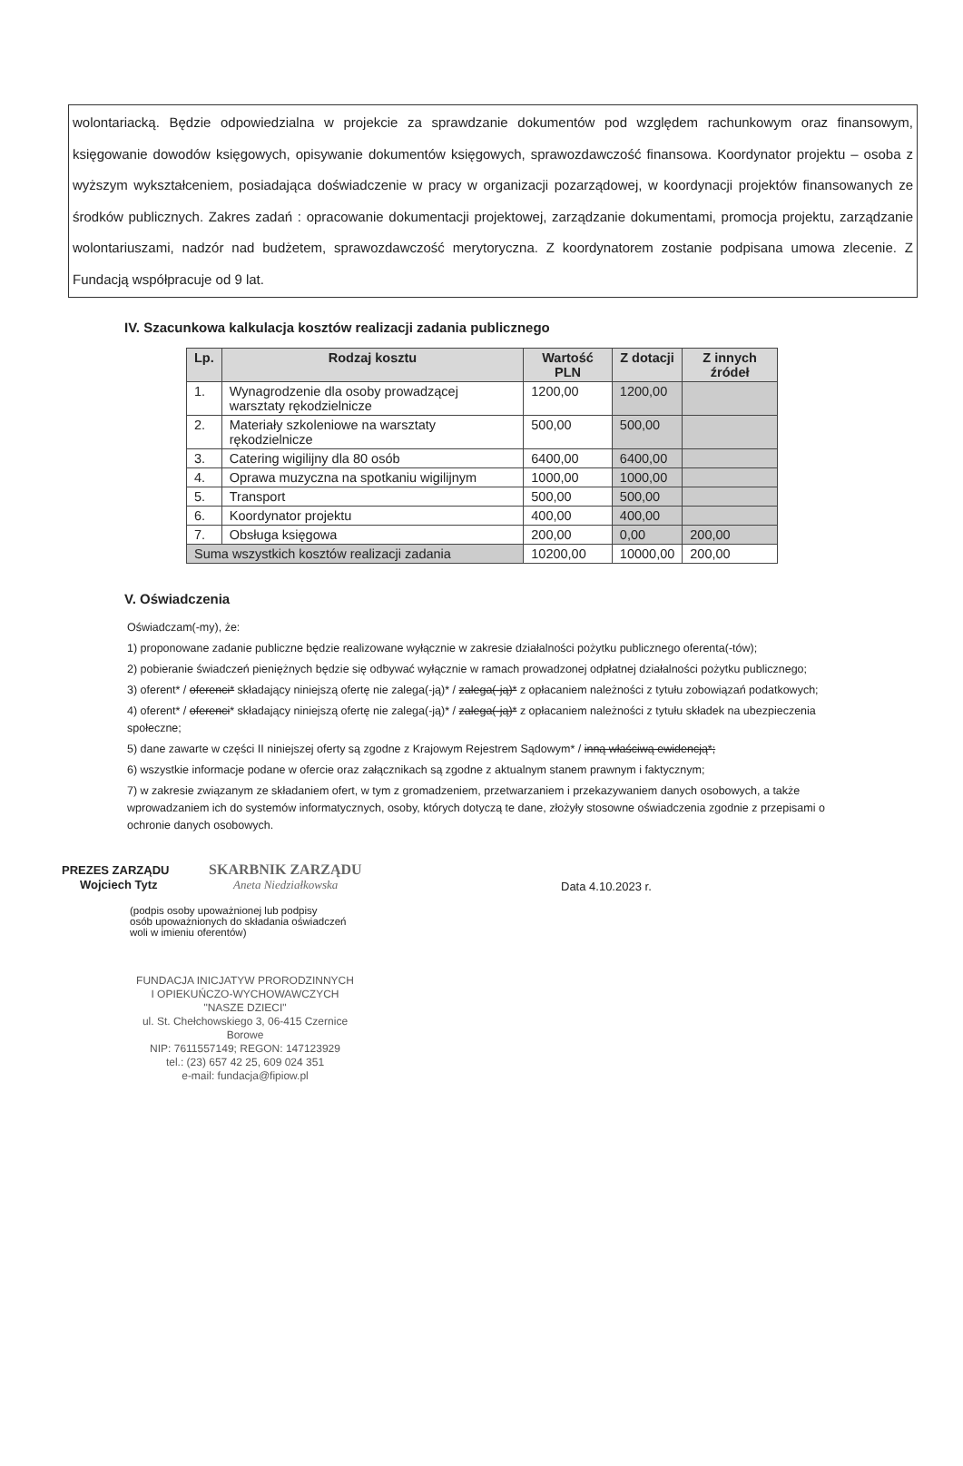wolontariacką. Będzie odpowiedzialna w projekcie za sprawdzanie dokumentów pod względem rachunkowym oraz finansowym, księgowanie dowodów księgowych, opisywanie dokumentów księgowych, sprawozdawczość finansowa. Koordynator projektu – osoba z wyższym wykształceniem, posiadająca doświadczenie w pracy w organizacji pozarządowej, w koordynacji projektów finansowanych ze środków publicznych. Zakres zadań : opracowanie dokumentacji projektowej, zarządzanie dokumentami, promocja projektu, zarządzanie wolontariuszami, nadzór nad budżetem, sprawozdawczość merytoryczna. Z koordynatorem zostanie podpisana umowa zlecenie. Z Fundacją współpracuje od 9 lat.
IV. Szacunkowa kalkulacja kosztów realizacji zadania publicznego
| Lp. | Rodzaj kosztu | Wartość PLN | Z dotacji | Z innych źródeł |
| --- | --- | --- | --- | --- |
| 1. | Wynagrodzenie dla osoby prowadzącej warsztaty rękodzielnicze | 1200,00 | 1200,00 | |
| 2. | Materiały szkoleniowe na warsztaty rękodzielnicze | 500,00 | 500,00 | |
| 3. | Catering wigilijny dla 80 osób | 6400,00 | 6400,00 | |
| 4. | Oprawa muzyczna na spotkaniu wigilijnym | 1000,00 | 1000,00 | |
| 5. | Transport | 500,00 | 500,00 | |
| 6. | Koordynator projektu | 400,00 | 400,00 | |
| 7. | Obsługa księgowa | 200,00 | 0,00 | 200,00 |
| Suma wszystkich kosztów realizacji zadania | | 10200,00 | 10000,00 | 200,00 |
V. Oświadczenia
Oświadczam(-my), że:
1) proponowane zadanie publiczne będzie realizowane wyłącznie w zakresie działalności pożytku publicznego oferenta(-tów);
2) pobieranie świadczeń pieniężnych będzie się odbywać wyłącznie w ramach prowadzonej odpłatnej działalności pożytku publicznego;
3) oferent* / oferenci* składający niniejszą ofertę nie zalega(-ją)* / zalega(-ją)* z opłacaniem należności z tytułu zobowiązań podatkowych;
4) oferent* / oferenci* składający niniejszą ofertę nie zalega(-ją)* / zalega(-ją)* z opłacaniem należności z tytułu składek na ubezpieczenia społeczne;
5) dane zawarte w części II niniejszej oferty są zgodne z Krajowym Rejestrem Sądowym* / inną właściwą ewidencją*;
6) wszystkie informacje podane w ofercie oraz załącznikach są zgodne z aktualnym stanem prawnym i faktycznym;
7) w zakresie związanym ze składaniem ofert, w tym z gromadzeniem, przetwarzaniem i przekazywaniem danych osobowych, a także wprowadzaniem ich do systemów informatycznych, osoby, których dotyczą te dane, złożyły stosowne oświadczenia zgodnie z przepisami o ochronie danych osobowych.
PREZES ZARZĄDU SKARBNIK ZARZĄDU
Wojciech Tytz Aneta Niedziałkowska
(podpis osoby upoważnionej lub podpisy
osób upoważnionych do składania oświadczeń
woli w imieniu oferentów)
Data 4.10.2023 r.
FUNDACJA INICJATYW PRORODZINNYCH
I OPIEKUŃCZO-WYCHOWAWCZYCH
"NASZE DZIECI"
ul. St. Chełchowskiego 3, 06-415 Czernice Borowe
NIP: 7611557149; REGON: 147123929
tel.: (23) 657 42 25, 609 024 351
e-mail: fundacja@fipiow.pl